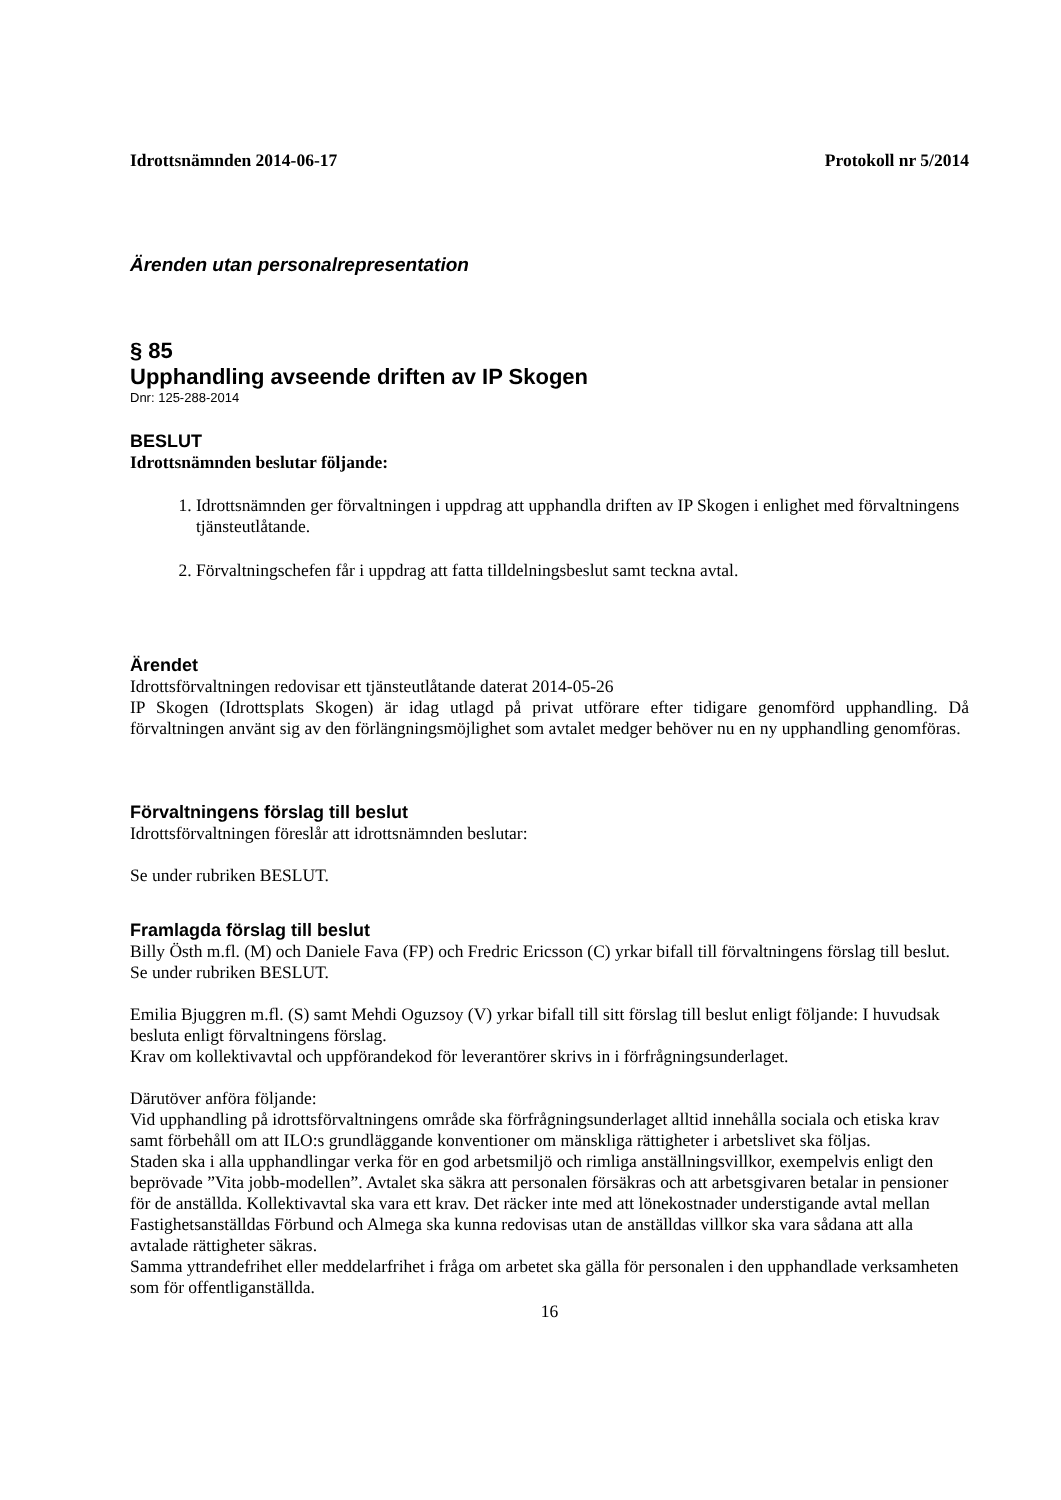Idrottsnämnden 2014-06-17 Protokoll nr 5/2014
Ärenden utan personalrepresentation
§ 85
Upphandling avseende driften av IP Skogen
Dnr: 125-288-2014
BESLUT
Idrottsnämnden beslutar följande:
1. Idrottsnämnden ger förvaltningen i uppdrag att upphandla driften av IP Skogen i enlighet med förvaltningens tjänsteutlåtande.
2. Förvaltningschefen får i uppdrag att fatta tilldelningsbeslut samt teckna avtal.
Ärendet
Idrottsförvaltningen redovisar ett tjänsteutlåtande daterat 2014-05-26
IP Skogen (Idrottsplats Skogen) är idag utlagd på privat utförare efter tidigare genomförd upphandling. Då förvaltningen använt sig av den förlängningsmöjlighet som avtalet medger behöver nu en ny upphandling genomföras.
Förvaltningens förslag till beslut
Idrottsförvaltningen föreslår att idrottsnämnden beslutar:
Se under rubriken BESLUT.
Framlagda förslag till beslut
Billy Östh m.fl. (M) och Daniele Fava (FP) och Fredric Ericsson (C) yrkar bifall till förvaltningens förslag till beslut. Se under rubriken BESLUT.
Emilia Bjuggren m.fl. (S) samt Mehdi Oguzsoy (V) yrkar bifall till sitt förslag till beslut enligt följande: I huvudsak besluta enligt förvaltningens förslag.
Krav om kollektivavtal och uppförandekod för leverantörer skrivs in i förfrågningsunderlaget.
Därutöver anföra följande:
Vid upphandling på idrottsförvaltningens område ska förfrågningsunderlaget alltid innehålla sociala och etiska krav samt förbehåll om att ILO:s grundläggande konventioner om mänskliga rättigheter i arbetslivet ska följas.
Staden ska i alla upphandlingar verka för en god arbetsmiljö och rimliga anställningsvillkor, exempelvis enligt den beprövade ”Vita jobb-modellen”. Avtalet ska säkra att personalen försäkras och att arbetsgivaren betalar in pensioner för de anställda. Kollektivavtal ska vara ett krav. Det räcker inte med att lönekostnader understigande avtal mellan Fastighetsanställdas Förbund och Almega ska kunna redovisas utan de anställdas villkor ska vara sådana att alla avtalade rättigheter säkras.
Samma yttrandefrihet eller meddelarfrihet i fråga om arbetet ska gälla för personalen i den upphandlade verksamheten som för offentliganställda.
16